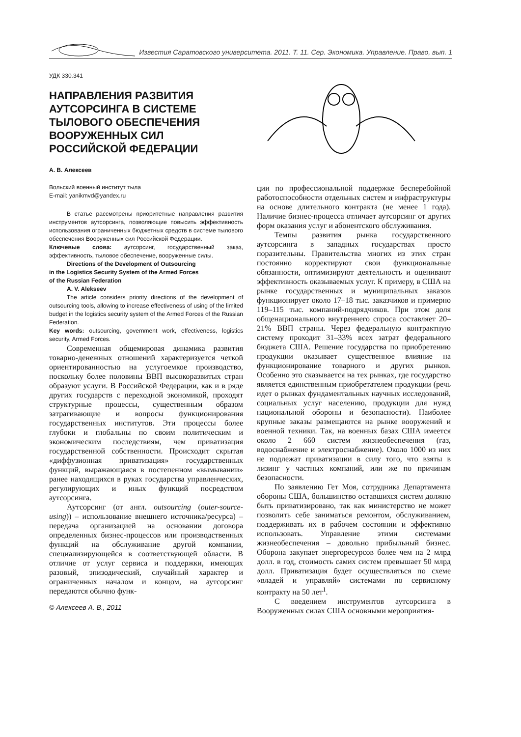Известия Саратовского университета. 2011. Т. 11. Сер. Экономика. Управление. Право, вып. 1
УДК 330.341
НАПРАВЛЕНИЯ РАЗВИТИЯ АУТСОРСИНГА В СИСТЕМЕ ТЫЛОВОГО ОБЕСПЕЧЕНИЯ ВООРУЖЕННЫХ СИЛ РОССИЙСКОЙ ФЕДЕРАЦИИ
А. В. Алексеев
Вольский военный институт тыла
E-mail: yanikmvd@yandex.ru
В статье рассмотрены приоритетные направления развития инструментов аутсорсинга, позволяющие повысить эффективность использования ограниченных бюджетных средств в системе тылового обеспечения Вооруженных сил Российской Федерации.
Ключевые слова: аутсорсинг, государственный заказ, эффективность, тыловое обеспечение, вооруженные силы.
Directions of the Development of Outsourcing
in the Logistics Security System of the Armed Forces
of the Russian Federation
A. V. Alekseev
The article considers priority directions of the development of outsourcing tools, allowing to increase effectiveness of using of the limited budget in the logistics security system of the Armed Forces of the Russian Federation.
Key words: outsourcing, government work, effectiveness, logistics security, Armed Forces.
Современная общемировая динамика развития товарно-денежных отношений характеризуется четкой ориентированностью на услугоемкое производство, поскольку более половины ВВП высокоразвитых стран образуют услуги. В Российской Федерации, как и в ряде других государств с переходной экономикой, проходят структурные процессы, существенным образом затрагивающие и вопросы функционирования государственных институтов. Эти процессы более глубоки и глобальны по своим политическим и экономическим последствиям, чем приватизация государственной собственности. Происходит скрытая «диффузионная приватизация» государственных функций, выражающаяся в постепенном «вымывании» ранее находящихся в руках государства управленческих, регулирующих и иных функций посредством аутсорсинга.
Аутсорсинг (от англ. outsourcing (outer-source-using)) – использование внешнего источника/ресурса) – передача организацией на основании договора определенных бизнес-процессов или производственных функций на обслуживание другой компании, специализирующейся в соответствующей области. В отличие от услуг сервиса и поддержки, имеющих разовый, эпизодический, случайный характер и ограниченных началом и концом, на аутсорсинг передаются обычно функ-
© Алексеев А. В., 2011
ции по профессиональной поддержке бесперебойной работоспособности отдельных систем и инфраструктуры на основе длительного контракта (не менее 1 года). Наличие бизнес-процесса отличает аутсорсинг от других форм оказания услуг и абонентского обслуживания.
Темпы развития рынка государственного аутсорсинга в западных государствах просто поразительны. Правительства многих из этих стран постоянно корректируют свои функциональные обязанности, оптимизируют деятельность и оценивают эффективность оказываемых услуг. К примеру, в США на рынке государственных и муниципальных заказов функционирует около 17–18 тыс. заказчиков и примерно 119–115 тыс. компаний-подрядчиков. При этом доля общенационального внутреннего спроса составляет 20–21% ВВП страны. Через федеральную контрактную систему проходит 31–33% всех затрат федерального бюджета США. Решение государства по приобретению продукции оказывает существенное влияние на функционирование товарного и других рынков. Особенно это сказывается на тех рынках, где государство является единственным приобретателем продукции (речь идет о рынках фундаментальных научных исследований, социальных услуг населению, продукции для нужд национальной обороны и безопасности). Наиболее крупные заказы размещаются на рынке вооружений и военной техники. Так, на военных базах США имеется около 2 660 систем жизнеобеспечения (газ, водоснабжение и электроснабжение). Около 1000 из них не подлежат приватизации в силу того, что взяты в лизинг у частных компаний, или же по причинам безопасности.
По заявлению Гет Моя, сотрудника Департамента обороны США, большинство оставшихся систем должно быть приватизировано, так как министерство не может позволить себе заниматься ремонтом, обслуживанием, поддерживать их в рабочем состоянии и эффективно использовать. Управление этими системами жизнеобеспечения – довольно прибыльный бизнес. Оборона закупает энергоресурсов более чем на 2 млрд долл. в год, стоимость самих систем превышает 50 млрд долл. Приватизация будет осуществляться по схеме «владей и управляй» системами по сервисному контракту на 50 лет<sup>1</sup>.
С введением инструментов аутсорсинга в Вооруженных силах США основными мероприятия-